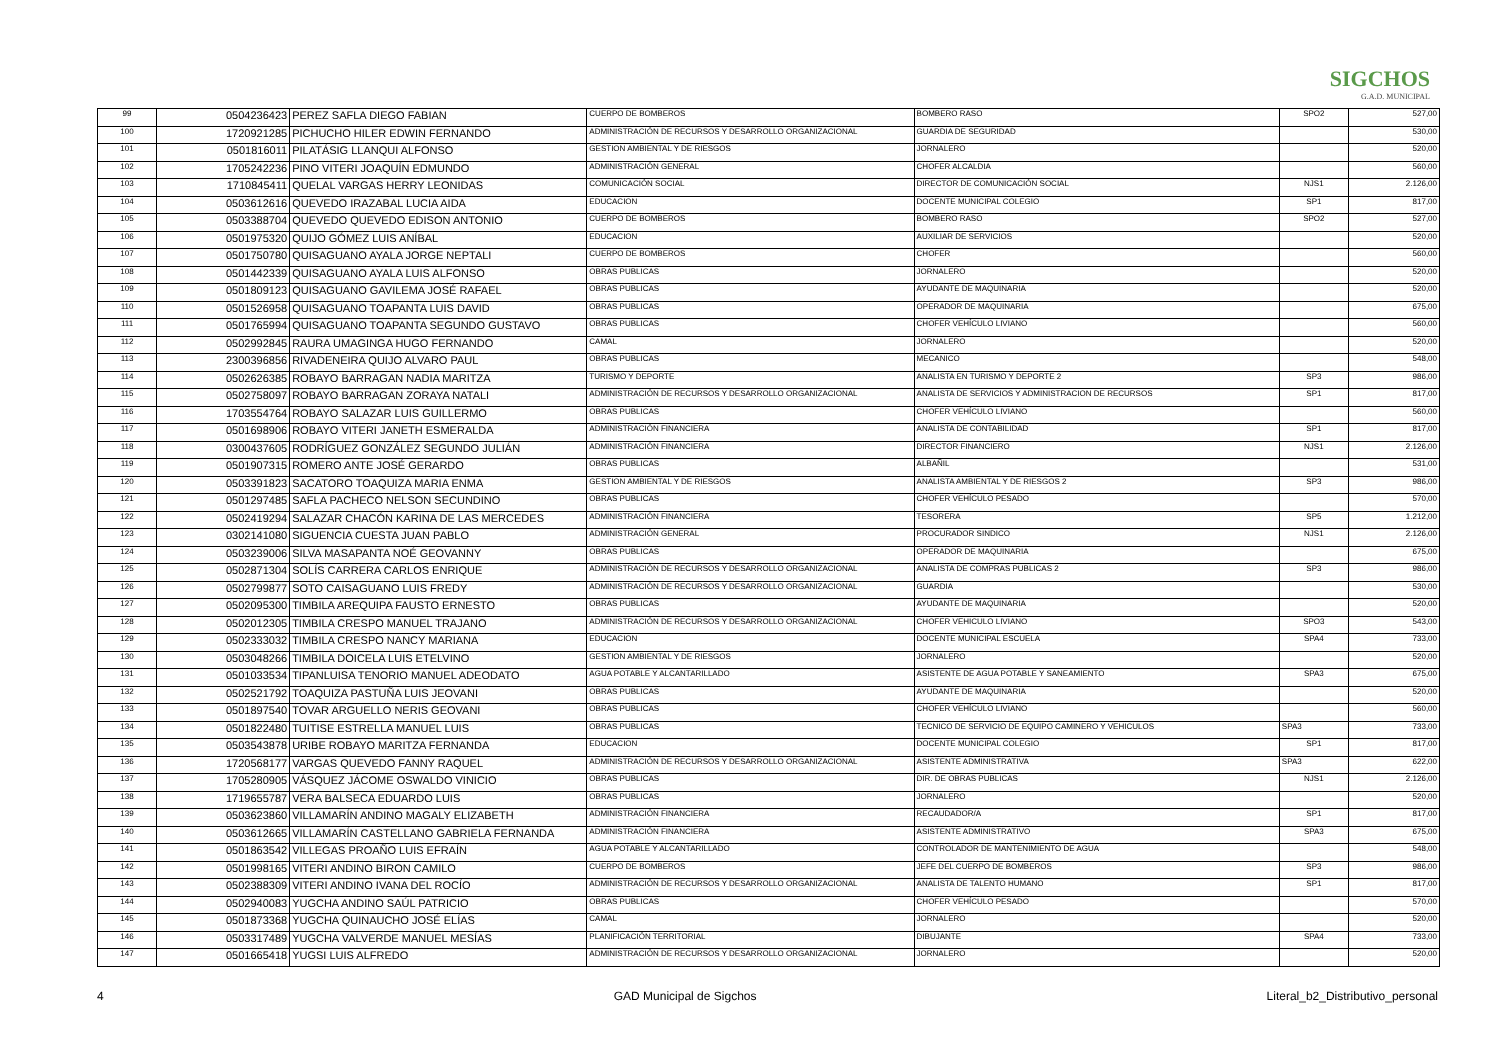SIGCHOS
G.A.D. MUNICIPAL
| 99 | 0504236423 | PEREZ SAFLA DIEGO FABIAN | CUERPO DE BOMBEROS | BOMBERO RASO | SPO2 | 527,00 |
| 100 | 1720921285 | PICHUCHO HILER EDWIN FERNANDO | ADMINISTRACIÓN DE RECURSOS Y DESARROLLO ORGANIZACIONAL | GUARDIA DE SEGURIDAD | | 530,00 |
| 101 | 0501816011 | PILATÁSIG LLANQUI ALFONSO | GESTION AMBIENTAL Y DE RIESGOS | JORNALERO | | 520,00 |
| 102 | 1705242236 | PINO VITERI JOAQUÍN EDMUNDO | ADMINISTRACIÓN GENERAL | CHOFER ALCALDIA | | 560,00 |
| 103 | 1710845411 | QUELAL VARGAS HERRY LEONIDAS | COMUNICACIÓN SOCIAL | DIRECTOR DE COMUNICACIÓN SOCIAL | NJS1 | 2.126,00 |
| 104 | 0503612616 | QUEVEDO IRAZABAL LUCIA AIDA | EDUCACION | DOCENTE MUNICIPAL COLEGIO | SP1 | 817,00 |
| 105 | 0503388704 | QUEVEDO QUEVEDO EDISON ANTONIO | CUERPO DE BOMBEROS | BOMBERO RASO | SPO2 | 527,00 |
| 106 | 0501975320 | QUIJO GÓMEZ LUIS ANÍBAL | EDUCACION | AUXILIAR DE SERVICIOS | | 520,00 |
| 107 | 0501750780 | QUISAGUANO AYALA JORGE NEPTALI | CUERPO DE BOMBEROS | CHOFER | | 560,00 |
| 108 | 0501442339 | QUISAGUANO AYALA LUIS ALFONSO | OBRAS PUBLICAS | JORNALERO | | 520,00 |
| 109 | 0501809123 | QUISAGUANO GAVILEMA JOSÉ RAFAEL | OBRAS PUBLICAS | AYUDANTE DE MAQUINARIA | | 520,00 |
| 110 | 0501526958 | QUISAGUANO TOAPANTA LUIS DAVID | OBRAS PUBLICAS | OPERADOR DE MAQUINARIA | | 675,00 |
| 111 | 0501765994 | QUISAGUANO TOAPANTA SEGUNDO GUSTAVO | OBRAS PUBLICAS | CHOFER VEHÍCULO LIVIANO | | 560,00 |
| 112 | 0502992845 | RAURA UMAGINGA HUGO FERNANDO | CAMAL | JORNALERO | | 520,00 |
| 113 | 2300396856 | RIVADENEIRA QUIJO ALVARO PAUL | OBRAS PUBLICAS | MECANICO | | 548,00 |
| 114 | 0502626385 | ROBAYO BARRAGAN NADIA MARITZA | TURISMO Y DEPORTE | ANALISTA EN TURISMO Y DEPORTE 2 | SP3 | 986,00 |
| 115 | 0502758097 | ROBAYO BARRAGAN ZORAYA NATALI | ADMINISTRACIÓN DE RECURSOS Y DESARROLLO ORGANIZACIONAL | ANALISTA DE SERVICIOS Y ADMINISTRACION DE RECURSOS | SP1 | 817,00 |
| 116 | 1703554764 | ROBAYO SALAZAR LUIS GUILLERMO | OBRAS PUBLICAS | CHOFER VEHÍCULO LIVIANO | | 560,00 |
| 117 | 0501698906 | ROBAYO VITERI JANETH ESMERALDA | ADMINISTRACIÓN FINANCIERA | ANALISTA DE CONTABILIDAD | SP1 | 817,00 |
| 118 | 0300437605 | RODRÍGUEZ GONZÁLEZ SEGUNDO JULIÁN | ADMINISTRACIÓN FINANCIERA | DIRECTOR FINANCIERO | NJS1 | 2.126,00 |
| 119 | 0501907315 | ROMERO ANTE JOSÉ GERARDO | OBRAS PUBLICAS | ALBAÑIL | | 531,00 |
| 120 | 0503391823 | SACATORO TOAQUIZA MARIA ENMA | GESTION AMBIENTAL Y DE RIESGOS | ANALISTA AMBIENTAL Y DE RIESGOS 2 | SP3 | 986,00 |
| 121 | 0501297485 | SAFLA PACHECO NELSON SECUNDINO | OBRAS PUBLICAS | CHOFER VEHÍCULO PESADO | | 570,00 |
| 122 | 0502419294 | SALAZAR CHACÓN KARINA DE LAS MERCEDES | ADMINISTRACIÓN FINANCIERA | TESORERA | SP5 | 1.212,00 |
| 123 | 0302141080 | SIGUENCIA CUESTA JUAN PABLO | ADMINISTRACIÓN GENERAL | PROCURADOR SINDICO | NJS1 | 2.126,00 |
| 124 | 0503239006 | SILVA MASAPANTA NOÉ GEOVANNY | OBRAS PUBLICAS | OPERADOR DE MAQUINARIA | | 675,00 |
| 125 | 0502871304 | SOLÍS CARRERA CARLOS ENRIQUE | ADMINISTRACIÓN DE RECURSOS Y DESARROLLO ORGANIZACIONAL | ANALISTA DE COMPRAS PUBLICAS 2 | SP3 | 986,00 |
| 126 | 0502799877 | SOTO CAISAGUANO LUIS FREDY | ADMINISTRACIÓN DE RECURSOS Y DESARROLLO ORGANIZACIONAL | GUARDIA | | 530,00 |
| 127 | 0502095300 | TIMBILA AREQUIPA FAUSTO ERNESTO | OBRAS PUBLICAS | AYUDANTE DE MAQUINARIA | | 520,00 |
| 128 | 0502012305 | TIMBILA CRESPO MANUEL TRAJANO | ADMINISTRACIÓN DE RECURSOS Y DESARROLLO ORGANIZACIONAL | CHOFER VEHICULO LIVIANO | SPO3 | 543,00 |
| 129 | 0502333032 | TIMBILA CRESPO NANCY MARIANA | EDUCACION | DOCENTE MUNICIPAL ESCUELA | SPA4 | 733,00 |
| 130 | 0503048266 | TIMBILA DOICELA LUIS ETELVINO | GESTION AMBIENTAL Y DE RIESGOS | JORNALERO | | 520,00 |
| 131 | 0501033534 | TIPANLUISA TENORIO MANUEL ADEODATO | AGUA POTABLE Y ALCANTARILLADO | ASISTENTE DE AGUA POTABLE Y SANEAMIENTO | SPA3 | 675,00 |
| 132 | 0502521792 | TOAQUIZA PASTUÑA LUIS JEOVANI | OBRAS PUBLICAS | AYUDANTE DE MAQUINARIA | | 520,00 |
| 133 | 0501897540 | TOVAR ARGUELLO NERIS GEOVANI | OBRAS PUBLICAS | CHOFER VEHÍCULO LIVIANO | | 560,00 |
| 134 | 0501822480 | TUITISE ESTRELLA MANUEL LUIS | OBRAS PUBLICAS | TECNICO DE SERVICIO DE EQUIPO CAMINERO Y VEHICULOS | SPA3 | 733,00 |
| 135 | 0503543878 | URIBE ROBAYO MARITZA FERNANDA | EDUCACION | DOCENTE MUNICIPAL COLEGIO | SP1 | 817,00 |
| 136 | 1720568177 | VARGAS QUEVEDO FANNY RAQUEL | ADMINISTRACIÓN DE RECURSOS Y DESARROLLO ORGANIZACIONAL | ASISTENTE ADMINISTRATIVA | SPA3 | 622,00 |
| 137 | 1705280905 | VÁSQUEZ JÁCOME OSWALDO VINICIO | OBRAS PUBLICAS | DIR. DE OBRAS PUBLICAS | NJS1 | 2.126,00 |
| 138 | 1719655787 | VERA BALSECA EDUARDO LUIS | OBRAS PUBLICAS | JORNALERO | | 520,00 |
| 139 | 0503623860 | VILLAMARÍN ANDINO MAGALY ELIZABETH | ADMINISTRACIÓN FINANCIERA | RECAUDADOR/A | SP1 | 817,00 |
| 140 | 0503612665 | VILLAMARÍN CASTELLANO GABRIELA FERNANDA | ADMINISTRACIÓN FINANCIERA | ASISTENTE ADMINISTRATIVO | SPA3 | 675,00 |
| 141 | 0501863542 | VILLEGAS PROAÑO LUIS EFRAÍN | AGUA POTABLE Y ALCANTARILLADO | CONTROLADOR DE MANTENIMIENTO DE AGUA | | 548,00 |
| 142 | 0501998165 | VITERI ANDINO BIRON CAMILO | CUERPO DE BOMBEROS | JEFE DEL CUERPO DE BOMBEROS | SP3 | 986,00 |
| 143 | 0502388309 | VITERI ANDINO IVANA DEL ROCÍO | ADMINISTRACIÓN DE RECURSOS Y DESARROLLO ORGANIZACIONAL | ANALISTA DE TALENTO HUMANO | SP1 | 817,00 |
| 144 | 0502940083 | YUGCHA ANDINO SAÚL PATRICIO | OBRAS PUBLICAS | CHOFER VEHÍCULO PESADO | | 570,00 |
| 145 | 0501873368 | YUGCHA QUINAUCHO JOSÉ ELÍAS | CAMAL | JORNALERO | | 520,00 |
| 146 | 0503317489 | YUGCHA VALVERDE MANUEL MESÍAS | PLANIFICACIÓN TERRITORIAL | DIBUJANTE | SPA4 | 733,00 |
| 147 | 0501665418 | YUGSI LUIS ALFREDO | ADMINISTRACIÓN DE RECURSOS Y DESARROLLO ORGANIZACIONAL | JORNALERO | | 520,00 |
4 GAD Municipal de Sigchos Literal_b2_Distributivo_personal